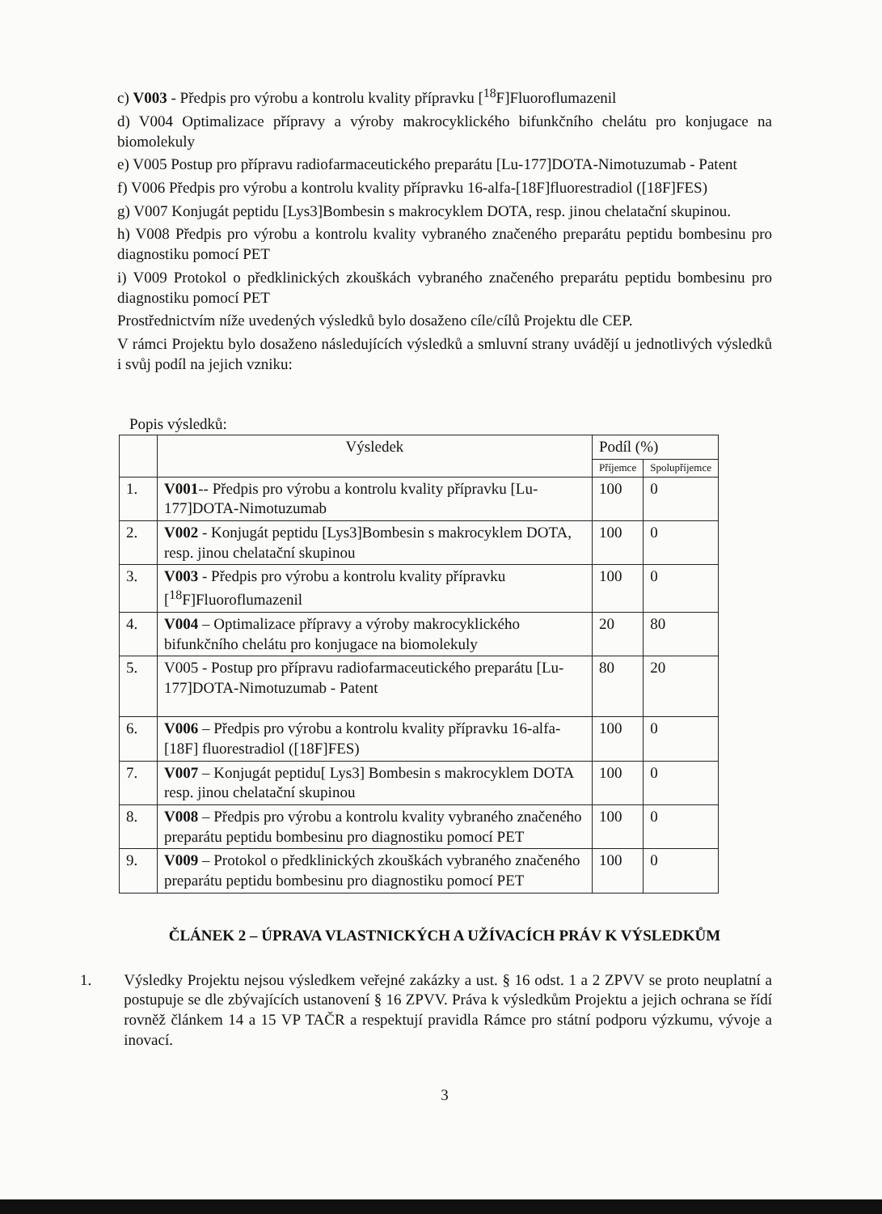c) V003 - Předpis pro výrobu a kontrolu kvality přípravku [<sup>18</sup>F]Fluoroflumazenil
d) V004 Optimalizace přípravy a výroby makrocyklického bifunkčního chelátu pro konjugace na biomolekuly
e) V005 Postup pro přípravu radiofarmaceutického preparátu [Lu-177]DOTA-Nimotuzumab - Patent
f) V006 Předpis pro výrobu a kontrolu kvality přípravku 16-alfa-[18F]fluorestradiol ([18F]FES)
g) V007 Konjugát peptidu [Lys3]Bombesin s makrocyklem DOTA, resp. jinou chelatační skupinou.
h) V008 Předpis pro výrobu a kontrolu kvality vybraného značeného preparátu peptidu bombesinu pro diagnostiku pomocí PET
i) V009 Protokol o předklinických zkouškách vybraného značeného preparátu peptidu bombesinu pro diagnostiku pomocí PET
Prostřednictvím níže uvedených výsledků bylo dosaženo cíle/cílů Projektu dle CEP.
V rámci Projektu bylo dosaženo následujících výsledků a smluvní strany uvádějí u jednotlivých výsledků i svůj podíl na jejich vzniku:
Popis výsledků:
| | Výsledek | Podíl (%) | |
| --- | --- | --- | --- |
| | | Příjemce | Spolupříjemce |
| 1. | V001 -- Předpis pro výrobu a kontrolu kvality přípravku [Lu-177]DOTA-Nimotuzumab | 100 | 0 |
| 2. | V002 - Konjugát peptidu [Lys3]Bombesin s makrocyklem DOTA, resp. jinou chelatační skupinou | 100 | 0 |
| 3. | V003 - Předpis pro výrobu a kontrolu kvality přípravku [<sup>18</sup>F]Fluoroflumazenil | 100 | 0 |
| 4. | V004 – Optimalizace přípravy a výroby makrocyklického bifunkčního chelátu pro konjugace na biomolekuly | 20 | 80 |
| 5. | V005 - Postup pro přípravu radiofarmaceutického preparátu [Lu-177]DOTA-Nimotuzumab - Patent | 80 | 20 |
| 6. | V006 – Předpis pro výrobu a kontrolu kvality přípravku 16-alfa-[18F] fluorestradiol ([18F]FES) | 100 | 0 |
| 7. | V007 – Konjugát peptidu[ Lys3] Bombesin s makrocyklem DOTA resp. jinou chelatační skupinou | 100 | 0 |
| 8. | V008 – Předpis pro výrobu a kontrolu kvality vybraného značeného preparátu peptidu bombesinu pro diagnostiku pomocí PET | 100 | 0 |
| 9. | V009 – Protokol o předklinických zkouškách vybraného značeného preparátu peptidu bombesinu pro diagnostiku pomocí PET | 100 | 0 |
ČLÁNEK 2 – ÚPRAVA VLASTNICKÝCH A UŽÍVACÍCH PRÁV K VÝSLEDKŮM
1. Výsledky Projektu nejsou výsledkem veřejné zakázky a ust. § 16 odst. 1 a 2 ZPVV se proto neuplatní a postupuje se dle zbývajících ustanovení § 16 ZPVV. Práva k výsledkům Projektu a jejich ochrana se řídí rovněž článkem 14 a 15 VP TAČR a respektují pravidla Rámce pro státní podporu výzkumu, vývoje a inovací.
3